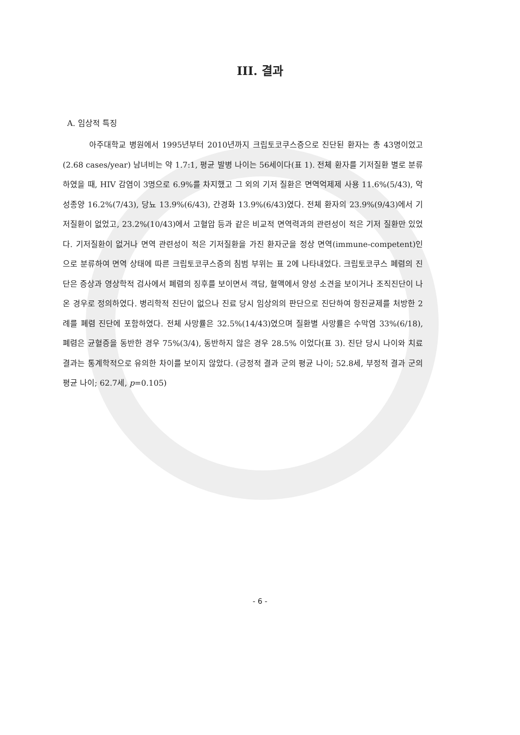III. 결과
A. 임상적 특징
아주대학교 병원에서 1995년부터 2010년까지 크립토코쿠스증으로 진단된 환자는 총 43명이었고(2.68 cases/year) 남녀비는 약 1.7:1, 평균 발병 나이는 56세이다(표 1). 전체 환자를 기저질환 별로 분류하였을 때, HIV 감염이 3명으로 6.9%를 차지했고 그 외의 기저 질환은 면역억제제 사용 11.6%(5/43), 악성종양 16.2%(7/43), 당뇨 13.9%(6/43), 간경화 13.9%(6/43)였다. 전체 환자의 23.9%(9/43)에서 기저질환이 없었고, 23.2%(10/43)에서 고혈압 등과 같은 비교적 면역력과의 관련성이 적은 기저 질환만 있었다. 기저질환이 없거나 면역 관련성이 적은 기저질환을 가진 환자군을 정상 면역(immune-competent)인으로 분류하여 면역 상태에 따른 크립토코쿠스증의 침범 부위는 표 2에 나타내었다. 크립토코쿠스 폐렴의 진단은 증상과 영상학적 검사에서 폐렴의 징후를 보이면서 객담, 혈액에서 양성 소견을 보이거나 조직진단이 나온 경우로 정의하였다. 병리학적 진단이 없으나 진료 당시 임상의의 판단으로 진단하여 항진균제를 처방한 2례를 폐렴 진단에 포함하였다. 전체 사망률은 32.5%(14/43)였으며 질환별 사망률은 수막염 33%(6/18), 폐렴은 균혈증을 동반한 경우 75%(3/4), 동반하지 않은 경우 28.5% 이었다(표 3). 진단 당시 나이와 치료 결과는 통계학적으로 유의한 차이를 보이지 않았다. (긍정적 결과 군의 평균 나이; 52.8세, 부정적 결과 군의 평균 나이; 62.7세, p=0.105)
- 6 -